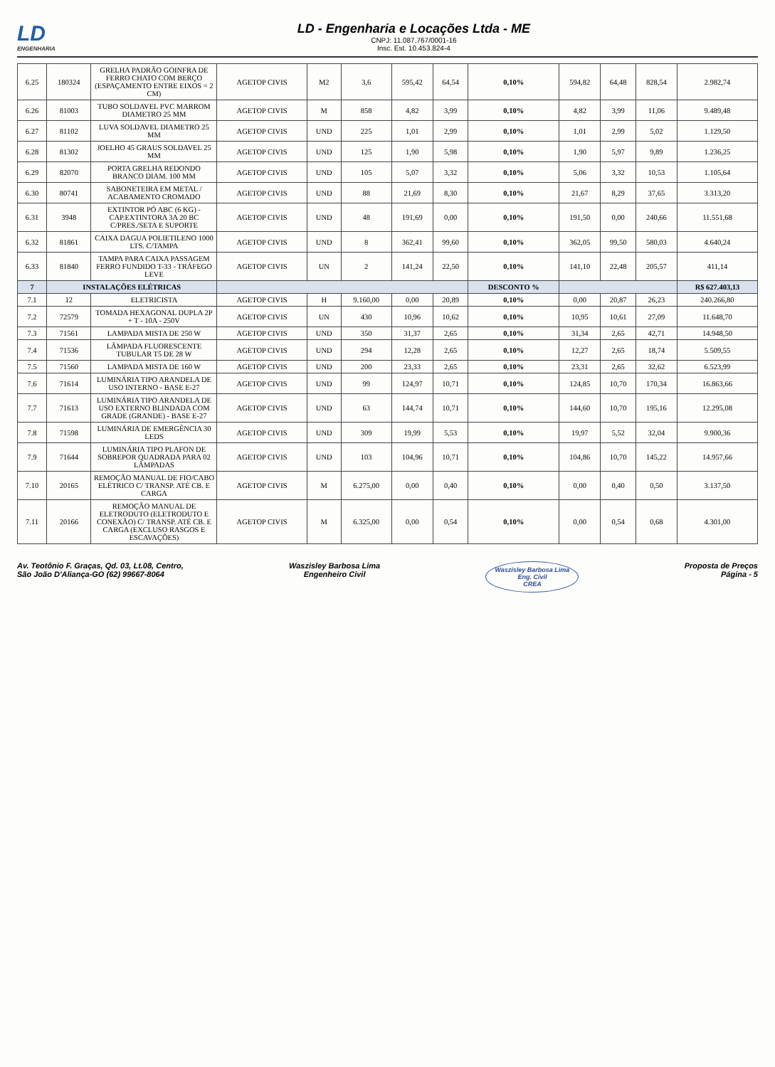LD
ENGENHARIA
LD - Engenharia e Locações Ltda - ME
CNPJ: 11.087.767/0001-16
Insc. Est. 10.453.824-4
| 6.25 | 180324 | GRELHA PADRÃO GOINFRA DE FERRO CHATO COM BERÇO (ESPAÇAMENTO ENTRE EIXOS = 2 CM) | AGETOP CIVIS | M2 | 3,6 | 595,42 | 64,54 | 0,10% | 594,82 | 64,48 | 828,54 | 2.982,74 |
| 6.26 | 81003 | TUBO SOLDAVEL PVC MARROM DIAMETRO 25 MM | AGETOP CIVIS | M | 858 | 4,82 | 3,99 | 0,10% | 4,82 | 3,99 | 11,06 | 9.489,48 |
| 6.27 | 81102 | LUVA SOLDAVEL DIAMETRO 25 MM | AGETOP CIVIS | UND | 225 | 1,01 | 2,99 | 0,10% | 1,01 | 2,99 | 5,02 | 1.129,50 |
| 6.28 | 81302 | JOELHO 45 GRAUS SOLDAVEL 25 MM | AGETOP CIVIS | UND | 125 | 1,90 | 5,98 | 0,10% | 1,90 | 5,97 | 9,89 | 1.236,25 |
| 6.29 | 82070 | PORTA GRELHA REDONDO BRANCO DIAM. 100 MM | AGETOP CIVIS | UND | 105 | 5,07 | 3,32 | 0,10% | 5,06 | 3,32 | 10,53 | 1.105,64 |
| 6.30 | 80741 | SABONETEIRA EM METAL / ACABAMENTO CROMADO | AGETOP CIVIS | UND | 88 | 21,69 | 8,30 | 0,10% | 21,67 | 8,29 | 37,65 | 3.313,20 |
| 6.31 | 3948 | EXTINTOR PÓ ABC (6 KG) - CAP.EXTINTORA 3A 20 BC C/PRES./SETA E SUPORTE | AGETOP CIVIS | UND | 48 | 191,69 | 0,00 | 0,10% | 191,50 | 0,00 | 240,66 | 11.551,68 |
| 6.32 | 81861 | CAIXA DAGUA POLIETILENO 1000 LTS. C/TAMPA | AGETOP CIVIS | UND | 8 | 362,41 | 99,60 | 0,10% | 362,05 | 99,50 | 580,03 | 4.640,24 |
| 6.33 | 81840 | TAMPA PARA CAIXA PASSAGEM FERRO FUNDIDO T-33 - TRÁFEGO LEVE | AGETOP CIVIS | UN | 2 | 141,24 | 22,50 | 0,10% | 141,10 | 22,48 | 205,57 | 411,14 |
| 7 | INSTALAÇÕES ELÉTRICAS | | | | | | | DESCONTO % | | | | R$ 627.403,13 |
| 7.1 | 12 | ELETRICISTA | AGETOP CIVIS | H | 9.160,00 | 0,00 | 20,89 | 0,10% | 0,00 | 20,87 | 26,23 | 240.266,80 |
| 7.2 | 72579 | TOMADA HEXAGONAL DUPLA 2P + T - 10A - 250V | AGETOP CIVIS | UN | 430 | 10,96 | 10,62 | 0,10% | 10,95 | 10,61 | 27,09 | 11.648,70 |
| 7.3 | 71561 | LAMPADA MISTA DE 250 W | AGETOP CIVIS | UND | 350 | 31,37 | 2,65 | 0,10% | 31,34 | 2,65 | 42,71 | 14.948,50 |
| 7.4 | 71536 | LÂMPADA FLUORESCENTE TUBULAR T5 DE 28 W | AGETOP CIVIS | UND | 294 | 12,28 | 2,65 | 0,10% | 12,27 | 2,65 | 18,74 | 5.509,55 |
| 7.5 | 71560 | LAMPADA MISTA DE 160 W | AGETOP CIVIS | UND | 200 | 23,33 | 2,65 | 0,10% | 23,31 | 2,65 | 32,62 | 6.523,99 |
| 7.6 | 71614 | LUMINÁRIA TIPO ARANDELA DE USO INTERNO - BASE E-27 | AGETOP CIVIS | UND | 99 | 124,97 | 10,71 | 0,10% | 124,85 | 10,70 | 170,34 | 16.863,66 |
| 7.7 | 71613 | LUMINÁRIA TIPO ARANDELA DE USO EXTERNO BLINDADA COM GRADE (GRANDE) - BASE E-27 | AGETOP CIVIS | UND | 63 | 144,74 | 10,71 | 0,10% | 144,60 | 10,70 | 195,16 | 12.295,08 |
| 7.8 | 71598 | LUMINÁRIA DE EMERGÊNCIA 30 LEDS | AGETOP CIVIS | UND | 309 | 19,99 | 5,53 | 0,10% | 19,97 | 5,52 | 32,04 | 9.900,36 |
| 7.9 | 71644 | LUMINÁRIA TIPO PLAFON DE SOBREPOR QUADRADA PARA 02 LÂMPADAS | AGETOP CIVIS | UND | 103 | 104,96 | 10,71 | 0,10% | 104,86 | 10,70 | 145,22 | 14.957,66 |
| 7.10 | 20165 | REMOÇÃO MANUAL DE FIO/CABO ELÉTRICO C/ TRANSP. ATÉ CB. E CARGA | AGETOP CIVIS | M | 6.275,00 | 0,00 | 0,40 | 0,10% | 0,00 | 0,40 | 0,50 | 3.137,50 |
| 7.11 | 20166 | REMOÇÃO MANUAL DE ELETRODUTO (ELETRODUTO E CONEXÃO) C/ TRANSP. ATÉ CB. E CARGA (EXCLUSO RASGOS E ESCAVAÇÕES) | AGETOP CIVIS | M | 6.325,00 | 0,00 | 0,54 | 0,10% | 0,00 | 0,54 | 0,68 | 4.301,00 |
Av. Teotônio F. Graças, Qd. 03, Lt.08, Centro,
São João D'Aliança-GO (62) 99667-8064
Waszisley Barbosa Lima
Engenheiro Civil
Waszisley Barbosa Lima
Eng. Civil
CREA
Proposta de Preços
Página - 5